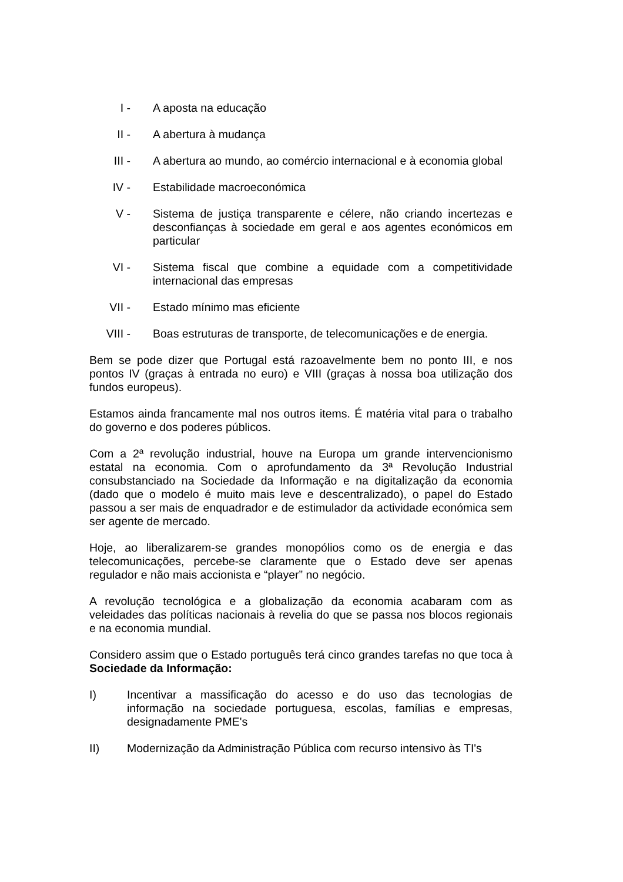I - A aposta na educação
II - A abertura à mudança
III - A abertura ao mundo, ao comércio internacional e à economia global
IV - Estabilidade macroeconómica
V - Sistema de justiça transparente e célere, não criando incertezas e desconfianças à sociedade em geral e aos agentes económicos em particular
VI - Sistema fiscal que combine a equidade com a competitividade internacional das empresas
VII - Estado mínimo mas eficiente
VIII - Boas estruturas de transporte, de telecomunicações e de energia.
Bem se pode dizer que Portugal está razoavelmente bem no ponto III, e nos pontos IV (graças à entrada no euro) e VIII (graças à nossa boa utilização dos fundos europeus).
Estamos ainda francamente mal nos outros items. É matéria vital para o trabalho do governo e dos poderes públicos.
Com a 2ª revolução industrial, houve na Europa um grande intervencionismo estatal na economia. Com o aprofundamento da 3ª Revolução Industrial consubstanciado na Sociedade da Informação e na digitalização da economia (dado que o modelo é muito mais leve e descentralizado), o papel do Estado passou a ser mais de enquadrador e de estimulador da actividade económica sem ser agente de mercado.
Hoje, ao liberalizarem-se grandes monopólios como os de energia e das telecomunicações, percebe-se claramente que o Estado deve ser apenas regulador e não mais accionista e “player” no negócio.
A revolução tecnológica e a globalização da economia acabaram com as veleidades das políticas nacionais à revelia do que se passa nos blocos regionais e na economia mundial.
Considero assim que o Estado português terá cinco grandes tarefas no que toca à Sociedade da Informação:
I) Incentivar a massificação do acesso e do uso das tecnologias de informação na sociedade portuguesa, escolas, famílias e empresas, designadamente PME's
II) Modernização da Administração Pública com recurso intensivo às TI's